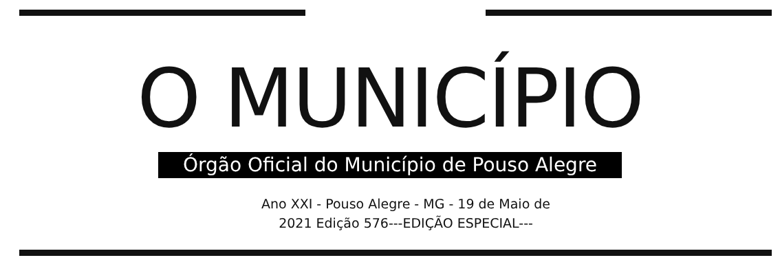O MUNICÍPIO
Órgão Oficial do Município de Pouso Alegre
Ano XXI - Pouso Alegre - MG - 19 de Maio de
2021 Edição 576---EDIÇÃO ESPECIAL---